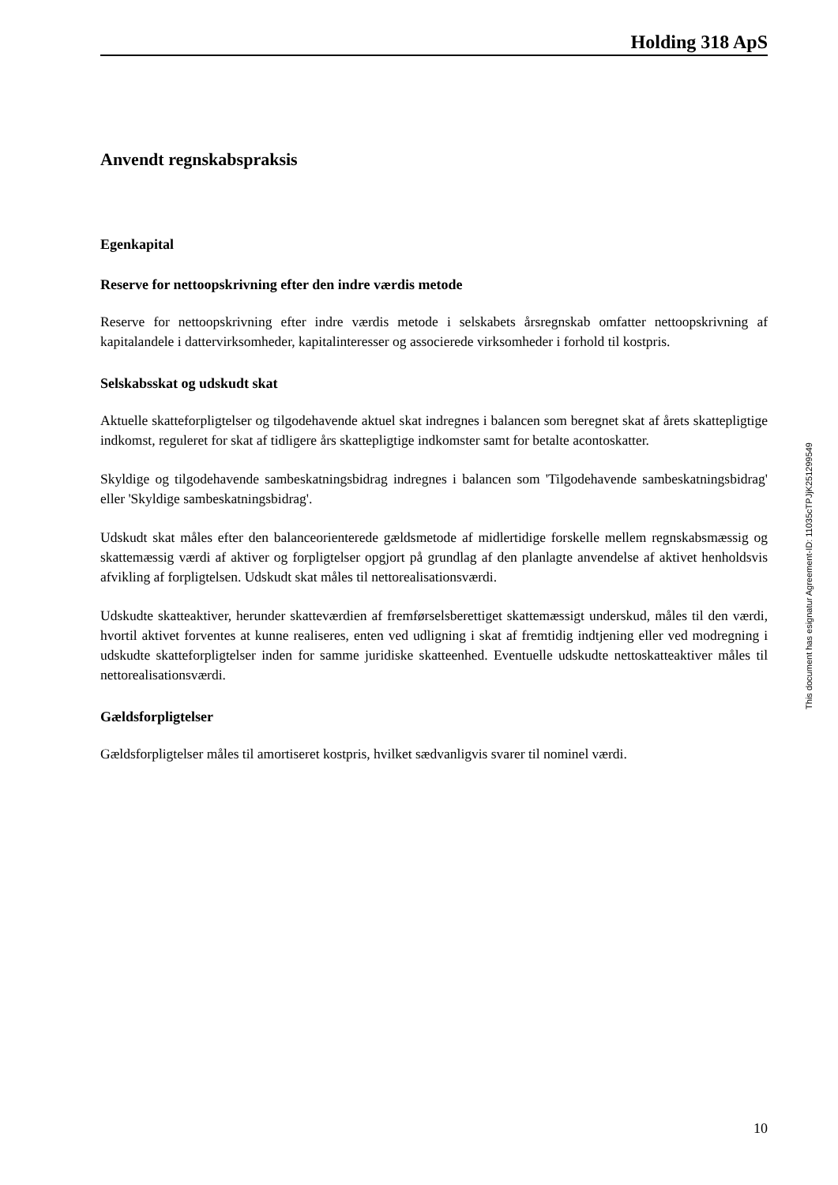Holding 318 ApS
Anvendt regnskabspraksis
Egenkapital
Reserve for nettoopskrivning efter den indre værdis metode
Reserve for nettoopskrivning efter indre værdis metode i selskabets årsregnskab omfatter netto­opskrivning af kapitalandele i dattervirksomheder, kapitalinteresser og associerede virksomheder i forhold til kostpris.
Selskabsskat og udskudt skat
Aktuelle skatteforpligtelser og tilgodehavende aktuel skat indregnes i balancen som beregnet skat af årets skattepligtige indkomst, reguleret for skat af tidligere års skattepligtige indkomster samt for betalte acontoskatter.
Skyldige og tilgodehavende sambeskatningsbidrag indregnes i balancen som 'Tilgodehavende sambeskatningsbidrag' eller 'Skyldige sambeskatningsbidrag'.
Udskudt skat måles efter den balanceorienterede gældsmetode af midlertidige forskelle mellem regnskabsmæssig og skattemæssig værdi af aktiver og forpligtelser opgjort på grundlag af den planlagte anvendelse af aktivet henholdsvis afvikling af forpligtelsen. Udskudt skat måles til net­torealisationsværdi.
Udskudte skatteaktiver, herunder skatteværdien af fremførselsberettiget skattemæssigt under­skud, måles til den værdi, hvortil aktivet forventes at kunne realiseres, enten ved udligning i skat af fremtidig indtjening eller ved modregning i udskudte skatteforpligtelser inden for samme juri­diske skatteenhed. Eventuelle udskudte nettoskatteaktiver måles til nettorealisationsværdi.
Gældsforpligtelser
Gældsforpligtelser måles til amortiseret kostpris, hvilket sædvanligvis svarer til nominel værdi.
This document has esignatur Agreement-ID: 11035cTPJjK251299549
10